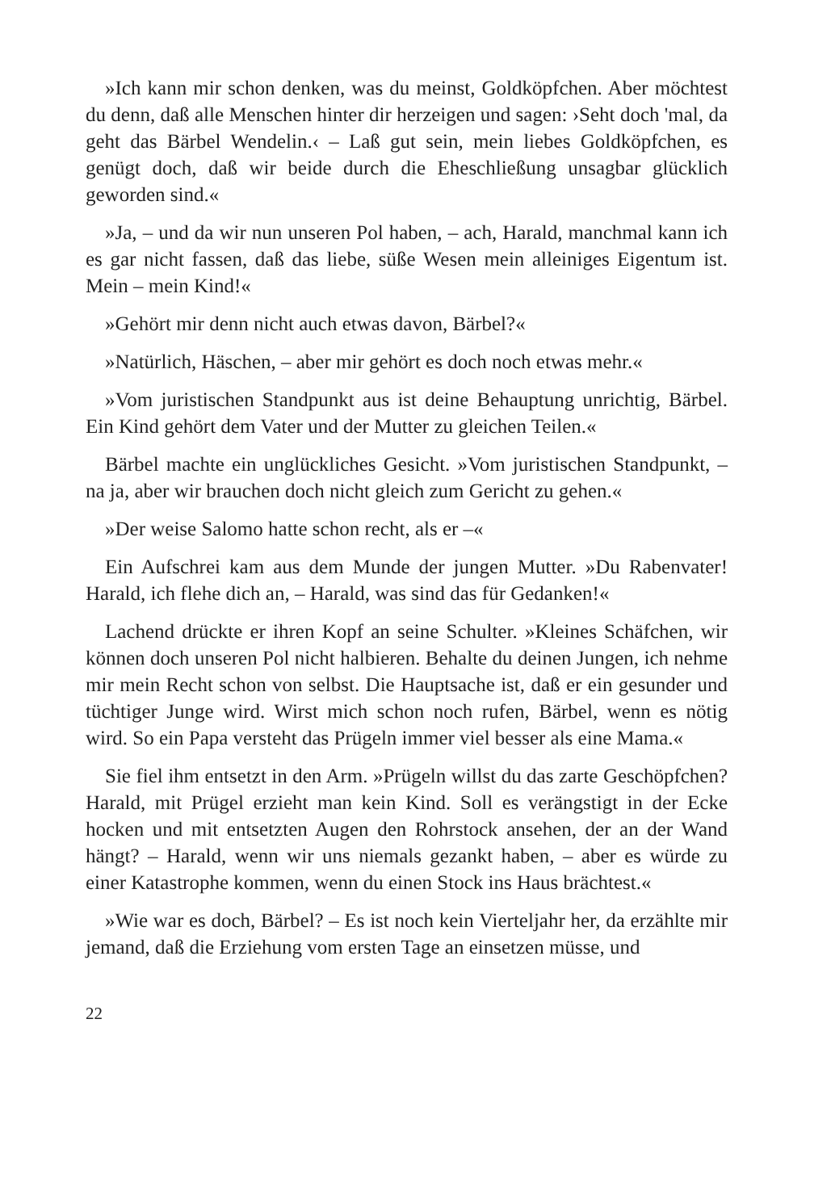»Ich kann mir schon denken, was du meinst, Goldköpfchen. Aber möchtest du denn, daß alle Menschen hinter dir herzeigen und sagen: ›Seht doch 'mal, da geht das Bärbel Wendelin.‹ – Laß gut sein, mein liebes Goldköpfchen, es genügt doch, daß wir beide durch die Eheschließung unsagbar glücklich geworden sind.«
»Ja, – und da wir nun unseren Pol haben, – ach, Harald, manchmal kann ich es gar nicht fassen, daß das liebe, süße Wesen mein alleiniges Eigentum ist. Mein – mein Kind!«
»Gehört mir denn nicht auch etwas davon, Bärbel?«
»Natürlich, Häschen, – aber mir gehört es doch noch etwas mehr.«
»Vom juristischen Standpunkt aus ist deine Behauptung unrichtig, Bärbel. Ein Kind gehört dem Vater und der Mutter zu gleichen Teilen.«
Bärbel machte ein unglückliches Gesicht. »Vom juristischen Standpunkt, – na ja, aber wir brauchen doch nicht gleich zum Gericht zu gehen.«
»Der weise Salomo hatte schon recht, als er –«
Ein Aufschrei kam aus dem Munde der jungen Mutter. »Du Rabenvater! Harald, ich flehe dich an, – Harald, was sind das für Gedanken!«
Lachend drückte er ihren Kopf an seine Schulter. »Kleines Schäfchen, wir können doch unseren Pol nicht halbieren. Behalte du deinen Jungen, ich nehme mir mein Recht schon von selbst. Die Hauptsache ist, daß er ein gesunder und tüchtiger Junge wird. Wirst mich schon noch rufen, Bärbel, wenn es nötig wird. So ein Papa versteht das Prügeln immer viel besser als eine Mama.«
Sie fiel ihm entsetzt in den Arm. »Prügeln willst du das zarte Geschöpfchen? Harald, mit Prügel erzieht man kein Kind. Soll es verängstigt in der Ecke hocken und mit entsetzten Augen den Rohrstock ansehen, der an der Wand hängt? – Harald, wenn wir uns niemals gezankt haben, – aber es würde zu einer Katastrophe kommen, wenn du einen Stock ins Haus brächtest.«
»Wie war es doch, Bärbel? – Es ist noch kein Vierteljahr her, da erzählte mir jemand, daß die Erziehung vom ersten Tage an einsetzen müsse, und
22